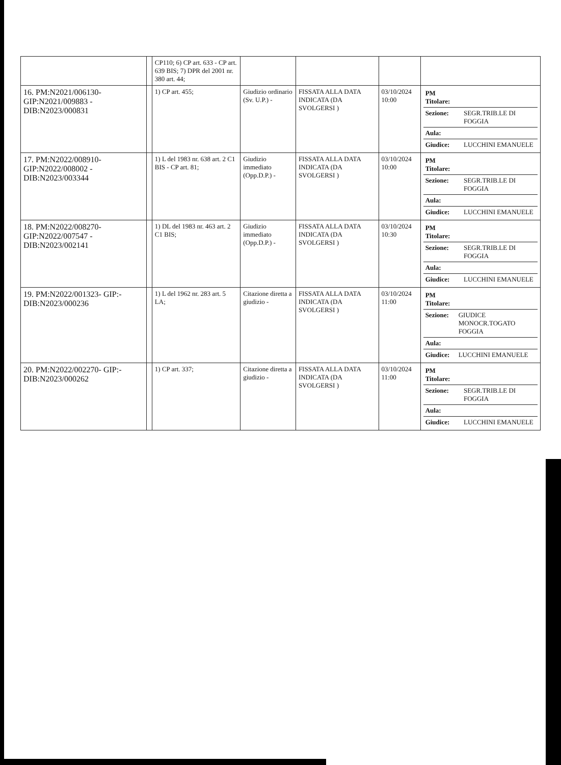| | | CP110; 6) CP art. 633 - CP art. 639 BIS; 7) DPR del 2001 nr. 380 art. 44; | | | | |
| 16. PM:N2021/006130- GIP:N2021/009883 - DIB:N2023/000831 | | 1) CP art. 455; | Giudizio ordinario (Sv. U.P.) - | FISSATA ALLA DATA INDICATA (DA SVOLGERSI ) | 03/10/2024 10:00 | / PM Titolare: / / / Sezione: / SEGR.TRIB.LE DI FOGGIA / / Aula: / / / Giudice: / LUCCHINI EMANUELE / |
| 17. PM:N2022/008910- GIP:N2022/008002 - DIB:N2023/003344 | | 1) L del 1983 nr. 638 art. 2 C1 BIS - CP art. 81; | Giudizio immediato (Opp.D.P.) - | FISSATA ALLA DATA INDICATA (DA SVOLGERSI ) | 03/10/2024 10:00 | / PM Titolare: / / / Sezione: / SEGR.TRIB.LE DI FOGGIA / / Aula: / / / Giudice: / LUCCHINI EMANUELE / |
| 18. PM:N2022/008270- GIP:N2022/007547 - DIB:N2023/002141 | | 1) DL del 1983 nr. 463 art. 2 C1 BIS; | Giudizio immediato (Opp.D.P.) - | FISSATA ALLA DATA INDICATA (DA SVOLGERSI ) | 03/10/2024 10:30 | / PM Titolare: / / / Sezione: / SEGR.TRIB.LE DI FOGGIA / / Aula: / / / Giudice: / LUCCHINI EMANUELE / |
| 19. PM:N2022/001323- GIP:- DIB:N2023/000236 | | 1) L del 1962 nr. 283 art. 5 LA; | Citazione diretta a giudizio - | FISSATA ALLA DATA INDICATA (DA SVOLGERSI ) | 03/10/2024 11:00 | / PM Titolare: / / / Sezione: / GIUDICE MONOCR.TOGATO FOGGIA / / Aula: / / / Giudice: / LUCCHINI EMANUELE / |
| 20. PM:N2022/002270- GIP:- DIB:N2023/000262 | | 1) CP art. 337; | Citazione diretta a giudizio - | FISSATA ALLA DATA INDICATA (DA SVOLGERSI ) | 03/10/2024 11:00 | / PM Titolare: / / / Sezione: / SEGR.TRIB.LE DI FOGGIA / / Aula: / / / Giudice: / LUCCHINI EMANUELE / |